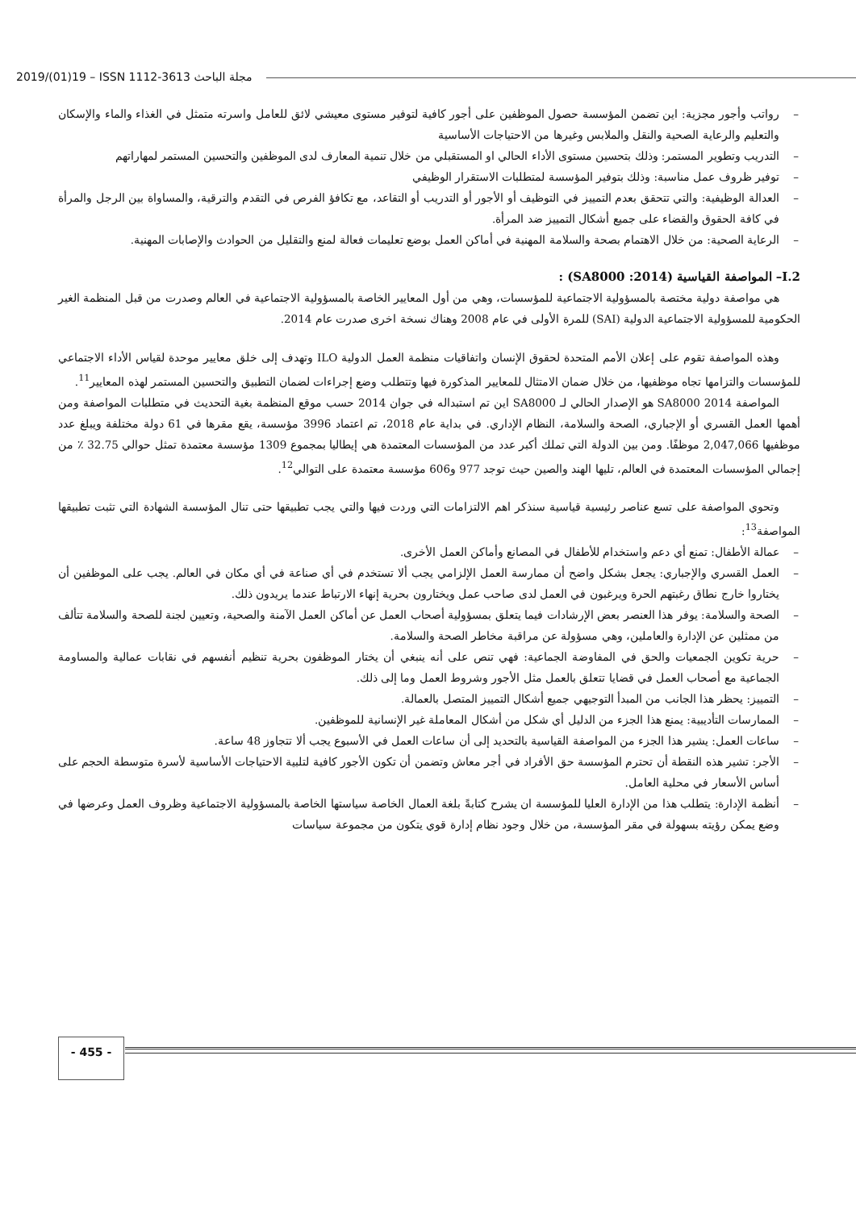2019/(01)19 – ISSN 1112-3613 مجلة الباحث
– رواتب وأجور مجزية: اين تضمن المؤسسة حصول الموظفين على أجور كافية لتوفير مستوى معيشي لائق للعامل واسرته متمثل في الغذاء والماء والإسكان والتعليم والرعاية الصحية والنقل والملابس وغيرها من الاحتياجات الأساسية
– التدريب وتطوير المستمر: وذلك بتحسين مستوى الأداء الحالي او المستقبلي من خلال تنمية المعارف لدى الموظفين والتحسين المستمر لمهاراتهم
– توفير ظروف عمل مناسبة: وذلك بتوفير المؤسسة لمتطلبات الاستقرار الوظيفي
– العدالة الوظيفية: والتي تتحقق بعدم التمييز في التوظيف أو الأجور أو التدريب أو التقاعد، مع تكافؤ الفرص في التقدم والترقية، والمساواة بين الرجل والمرأة في كافة الحقوق والقضاء على جميع أشكال التمييز ضد المرأة.
– الرعاية الصحية: من خلال الاهتمام بصحة والسلامة المهنية في أماكن العمل بوضع تعليمات فعالة لمنع والتقليل من الحوادث والإصابات المهنية.
I.2– المواصفة القياسية (SA8000 :2014) :
هي مواصفة دولية مختصة بالمسؤولية الاجتماعية للمؤسسات، وهي من أول المعايير الخاصة بالمسؤولية الاجتماعية في العالم وصدرت من قبل المنظمة الغير الحكومية للمسؤولية الاجتماعية الدولية (SAI) للمرة الأولى في عام 2008 وهناك نسخة اخرى صدرت عام 2014.
وهذه المواصفة تقوم على إعلان الأمم المتحدة لحقوق الإنسان واتفاقيات منظمة العمل الدولية ILO وتهدف إلى خلق معايير موحدة لقياس الأداء الاجتماعي للمؤسسات والتزامها تجاه موظفيها، من خلال ضمان الامتثال للمعايير المذكورة فيها وتتطلب وضع إجراءات لضمان التطبيق والتحسين المستمر لهذه المعايير<sup>11</sup>.
المواصفة SA8000 2014 هو الإصدار الحالي لـ SA8000 اين تم استبداله في جوان 2014 حسب موقع المنظمة بغية التحديث في متطلبات المواصفة ومن أهمها العمل القسري أو الإجباري، الصحة والسلامة، النظام الإداري. في بداية عام 2018، تم اعتماد 3996 مؤسسة، يقع مقرها في 61 دولة مختلفة ويبلغ عدد موظفيها 2,047,066 موظفًا. ومن بين الدولة التي تملك أكبر عدد من المؤسسات المعتمدة هي إيطاليا بمجموع 1309 مؤسسة معتمدة تمثل حوالي 32.75 ٪ من إجمالي المؤسسات المعتمدة في العالم، تليها الهند والصين حيث توجد 977 و606 مؤسسة معتمدة على التوالي<sup>12</sup>.
وتحوي المواصفة على تسع عناصر رئيسية قياسية سنذكر اهم الالتزامات التي وردت فيها والتي يجب تطبيقها حتى تنال المؤسسة الشهادة التي تثبت تطبيقها المواصفة<sup>13</sup>:
– عمالة الأطفال: تمنع أي دعم واستخدام للأطفال في المصانع وأماكن العمل الأخرى.
– العمل القسري والإجباري: يجعل بشكل واضح أن ممارسة العمل الإلزامي يجب ألا تستخدم في أي صناعة في أي مكان في العالم. يجب على الموظفين أن يختاروا خارج نطاق رغبتهم الحرة ويرغبون في العمل لدى صاحب عمل ويختارون بحرية إنهاء الارتباط عندما يريدون ذلك.
– الصحة والسلامة: يوفر هذا العنصر بعض الإرشادات فيما يتعلق بمسؤولية أصحاب العمل عن أماكن العمل الآمنة والصحية، وتعيين لجنة للصحة والسلامة تتألف من ممثلين عن الإدارة والعاملين، وهي مسؤولة عن مراقبة مخاطر الصحة والسلامة.
– حرية تكوين الجمعيات والحق في المفاوضة الجماعية: فهي تنص على أنه ينبغي أن يختار الموظفون بحرية تنظيم أنفسهم في نقابات عمالية والمساومة الجماعية مع أصحاب العمل في قضايا تتعلق بالعمل مثل الأجور وشروط العمل وما إلى ذلك.
– التمييز: يحظر هذا الجانب من المبدأ التوجيهي جميع أشكال التمييز المتصل بالعمالة.
– الممارسات التأديبية: يمنع هذا الجزء من الدليل أي شكل من أشكال المعاملة غير الإنسانية للموظفين.
– ساعات العمل: يشير هذا الجزء من المواصفة القياسية بالتحديد إلى أن ساعات العمل في الأسبوع يجب ألا تتجاوز 48 ساعة.
– الأجر: تشير هذه النقطة أن تحترم المؤسسة حق الأفراد في أجر معاش وتضمن أن تكون الأجور كافية لتلبية الاحتياجات الأساسية لأسرة متوسطة الحجم على أساس الأسعار في محلية العامل.
– أنظمة الإدارة: يتطلب هذا من الإدارة العليا للمؤسسة ان يشرح كتابةً بلغة العمال الخاصة سياستها الخاصة بالمسؤولية الاجتماعية وظروف العمل وعرضها في وضع يمكن رؤيته بسهولة في مقر المؤسسة، من خلال وجود نظام إدارة قوي يتكون من مجموعة سياسات
- 455 -